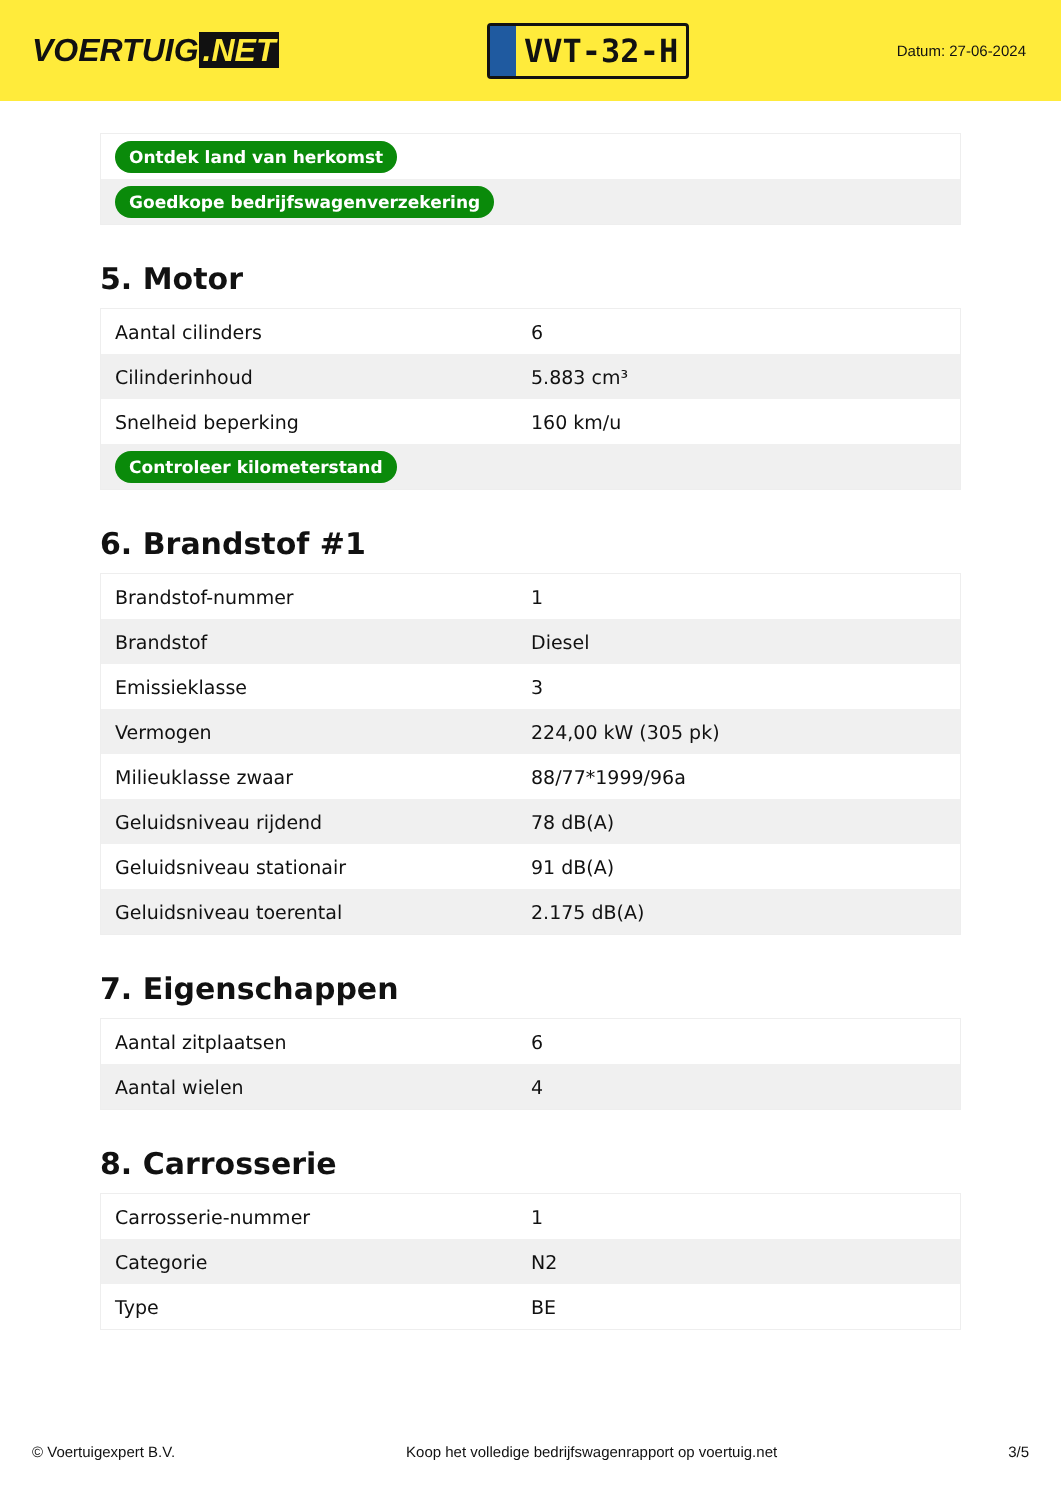VOERTUIG.NET
VVT-32-H
Datum: 27-06-2024
| Ontdek land van herkomst |
| Goedkope bedrijfswagenverzekering |
5. Motor
| Aantal cilinders | 6 |
| Cilinderinhoud | 5.883 cm³ |
| Snelheid beperking | 160 km/u |
| Controleer kilometerstand | |
6. Brandstof #1
| Brandstof-nummer | 1 |
| Brandstof | Diesel |
| Emissieklasse | 3 |
| Vermogen | 224,00 kW (305 pk) |
| Milieuklasse zwaar | 88/77*1999/96a |
| Geluidsniveau rijdend | 78 dB(A) |
| Geluidsniveau stationair | 91 dB(A) |
| Geluidsniveau toerental | 2.175 dB(A) |
7. Eigenschappen
| Aantal zitplaatsen | 6 |
| Aantal wielen | 4 |
8. Carrosserie
| Carrosserie-nummer | 1 |
| Categorie | N2 |
| Type | BE |
© Voertuigexpert B.V. Koop het volledige bedrijfswagenrapport op voertuig.net 3/5